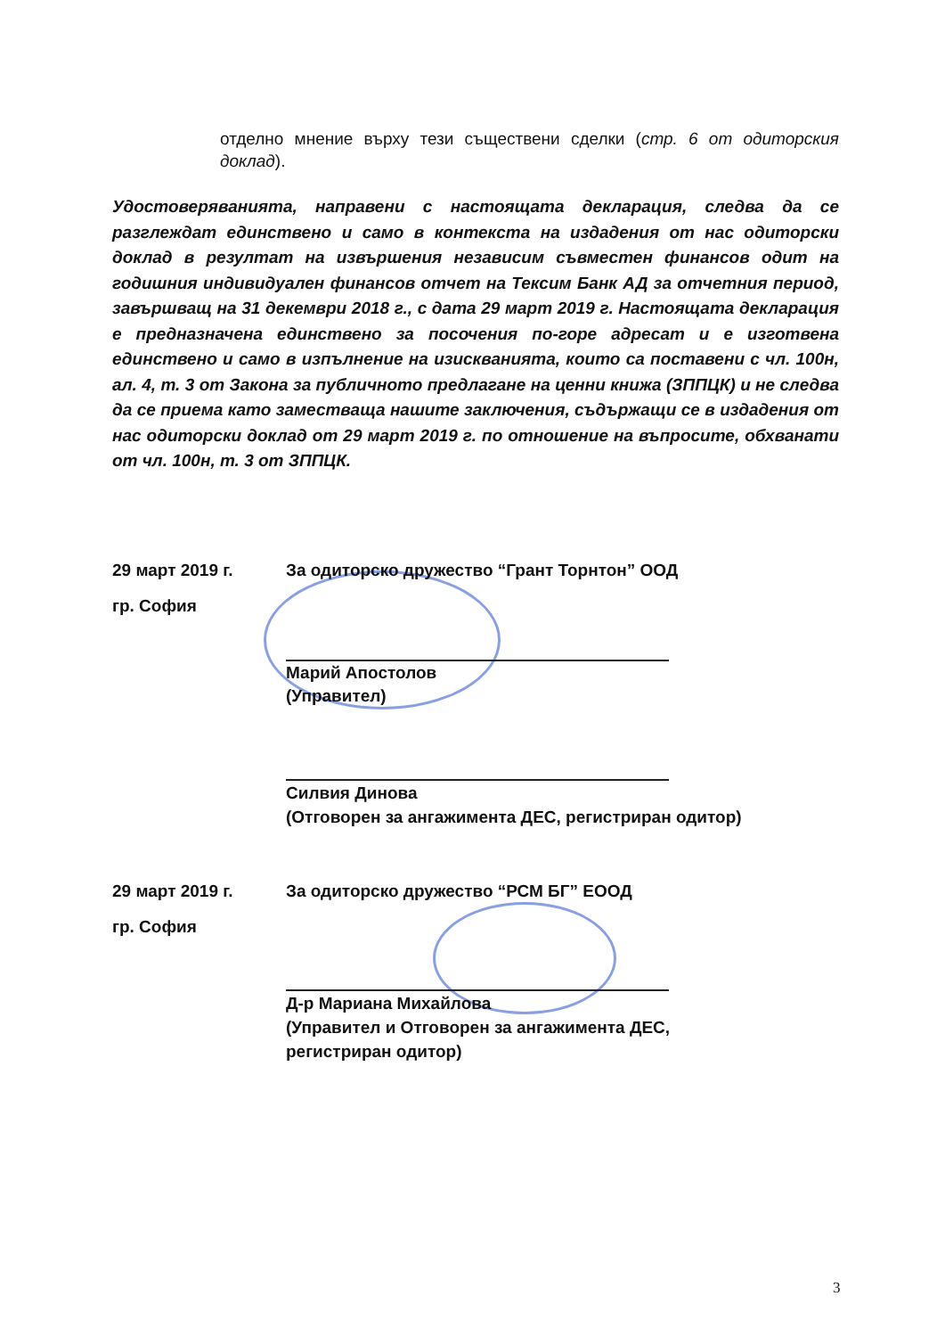отделно мнение върху тези съществени сделки (стр. 6 от одиторския доклад).
Удостоверяванията, направени с настоящата декларация, следва да се разглеждат единствено и само в контекста на издадения от нас одиторски доклад в резултат на извършения независим съвместен финансов одит на годишния индивидуален финансов отчет на Тексим Банк АД за отчетния период, завършващ на 31 декември 2018 г., с дата 29 март 2019 г. Настоящата декларация е предназначена единствено за посочения по-горе адресат и е изготвена единствено и само в изпълнение на изискванията, които са поставени с чл. 100н, ал. 4, т. 3 от Закона за публичното предлагане на ценни книжа (ЗППЦК) и не следва да се приема като заместваща нашите заключения, съдържащи се в издадения от нас одиторски доклад от 29 март 2019 г. по отношение на въпросите, обхванати от чл. 100н, т. 3 от ЗППЦК.
29 март 2019 г.
гр. София
За одиторско дружество “Грант Торнтон” ООД
Марий Апостолов
(Управител)
Силвия Динова
(Отговорен за ангажимента ДЕС, регистриран одитор)
29 март 2019 г.
гр. София
За одиторско дружество “РСМ БГ” ЕООД
Д-р Мариана Михайлова
(Управител и Отговорен за ангажимента ДЕС,
регистриран одитор)
3